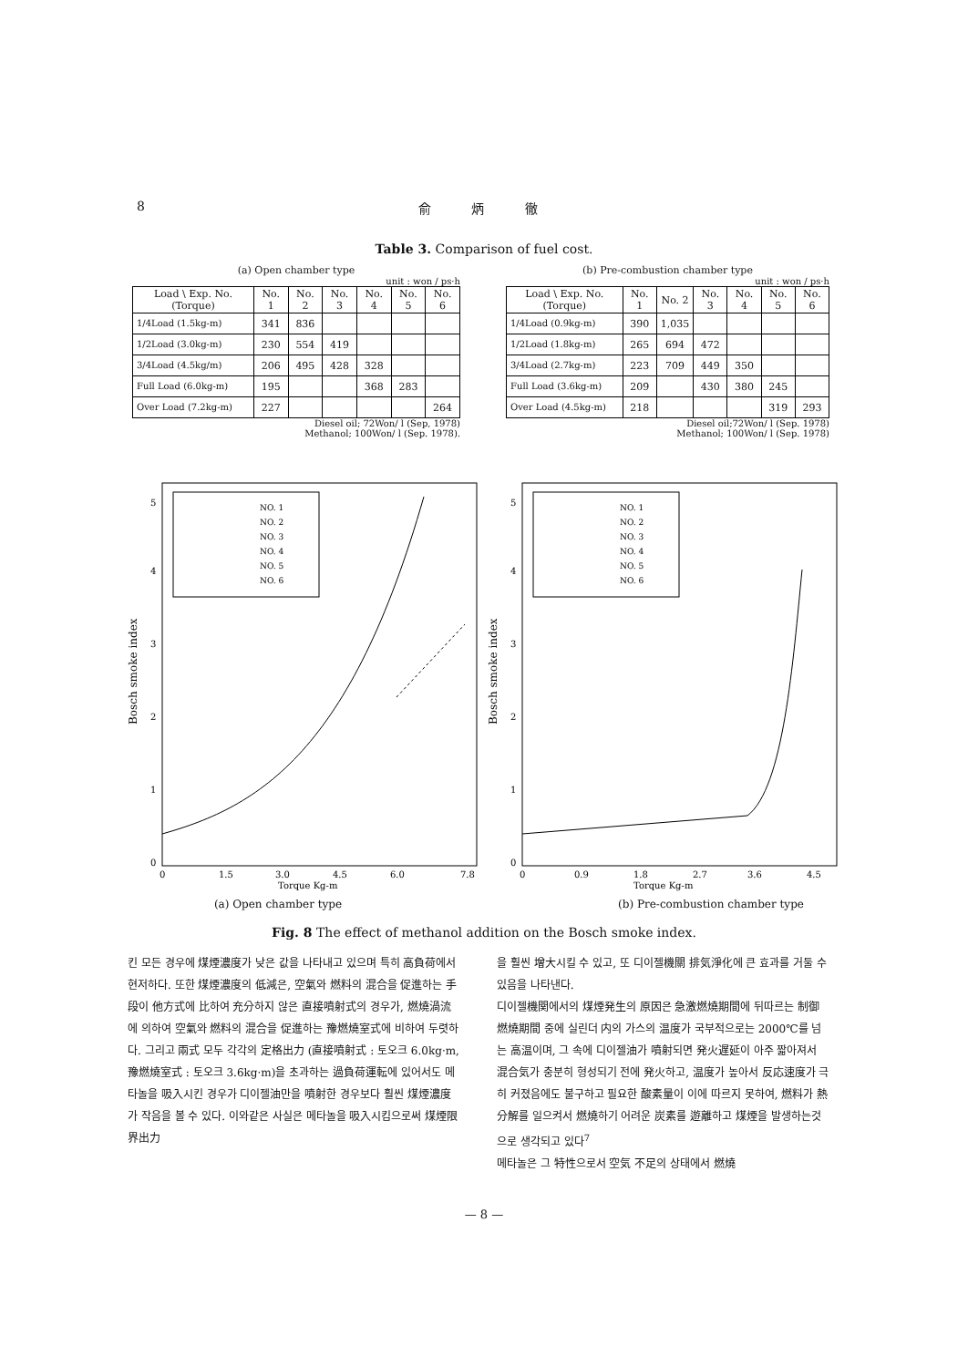8 俞 炳 徹
Table 3. Comparison of fuel cost.
(a) Open chamber type
unit : won / ps·h
| Load \ Exp. No. (Torque) | No. 1 | No. 2 | No. 3 | No. 4 | No. 5 | No. 6 |
| --- | --- | --- | --- | --- | --- | --- |
| 1/4Load (1.5kg-m) | 341 | 836 | | | | |
| 1/2Load (3.0kg-m) | 230 | 554 | 419 | | | |
| 3/4Load (4.5kg/m) | 206 | 495 | 428 | 328 | | |
| Full Load (6.0kg-m) | 195 | | | 368 | 283 | |
| Over Load (7.2kg-m) | 227 | | | | | 264 |
Diesel oil; 72Won/ l (Sep, 1978)
Methanol; 100Won/ l (Sep. 1978).
(b) Pre-combustion chamber type
unit : won / ps·h
| Load \ Exp. No. (Torque) | No. 1 | No. 2 | No. 3 | No. 4 | No. 5 | No. 6 |
| --- | --- | --- | --- | --- | --- | --- |
| 1/4Load (0.9kg-m) | 390 | 1,035 | | | | |
| 1/2Load (1.8kg-m) | 265 | 694 | 472 | | | |
| 3/4Load (2.7kg-m) | 223 | 709 | 449 | 350 | | |
| Full Load (3.6kg-m) | 209 | | 430 | 380 | 245 | |
| Over Load (4.5kg-m) | 218 | | | | 319 | 293 |
Diesel oil;72Won/ l (Sep. 1978)
Methanol; 100Won/ l (Sep. 1978)
Bosch smoke index
0
1
2
3
4
5
0
1.5
3.0
4.5
6.0
7.8
Torque Kg-m
NO. 1
NO. 2
NO. 3
NO. 4
NO. 5
NO. 6
Bosch smoke index
0
1
2
3
4
5
0
0.9
1.8
2.7
3.6
4.5
Torque Kg-m
NO. 1
NO. 2
NO. 3
NO. 4
NO. 5
NO. 6
(a) Open chamber type (b) Pre-combustion chamber type
Fig. 8 The effect of methanol addition on the Bosch smoke index.
킨 모든 경우에 煤煙濃度가 낮은 값을 나타내고 있으며 특히 高負荷에서 현저하다. 또한 煤煙濃度의 低減은, 空氣와 燃料의 混合을 促進하는 手段이 他方式에 比하여 充分하지 않은 直接噴射式의 경우가, 燃燒渦流에 의하여 空氣와 燃料의 混合을 促進하는 豫燃燒室式에 비하여 두렷하다. 그리고 兩式 모두 각각의 定格出力 (直接噴射式 : 토오크 6.0kg·m, 豫燃燒室式 : 토오크 3.6kg·m)을 초과하는 過負荷運転에 있어서도 메타놀을 吸入시킨 경우가 디이젤油만을 噴射한 경우보다 훨씬 煤煙濃度가 작음을 볼 수 있다. 이와같은 사실은 메타놀을 吸入시킴으로써 煤煙限界出力
을 훨씬 增大시킬 수 있고, 또 디이젤機關 排気淨化에 큰 효과를 거둘 수 있음을 나타낸다.
디이젤機関에서의 煤煙発生의 原因은 急激燃燒期間에 뒤따르는 制御燃燒期間 중에 실린더 内의 가스의 温度가 국부적으로는 2000℃를 넘는 高温이며, 그 속에 디이젤油가 噴射되면 発火遅延이 아주 짧아져서 混合気가 충분히 형성되기 전에 発火하고, 温度가 높아서 反応速度가 극히 커졌음에도 불구하고 필요한 酸素量이 이에 따르지 못하여, 燃料가 熱分解를 일으켜서 燃燒하기 어려운 炭素를 遊離하고 煤煙을 발생하는것으로 생각되고 있다<sup>7</sup>
메타놀은 그 特性으로서 空気 不足의 상태에서 燃燒
— 8 —